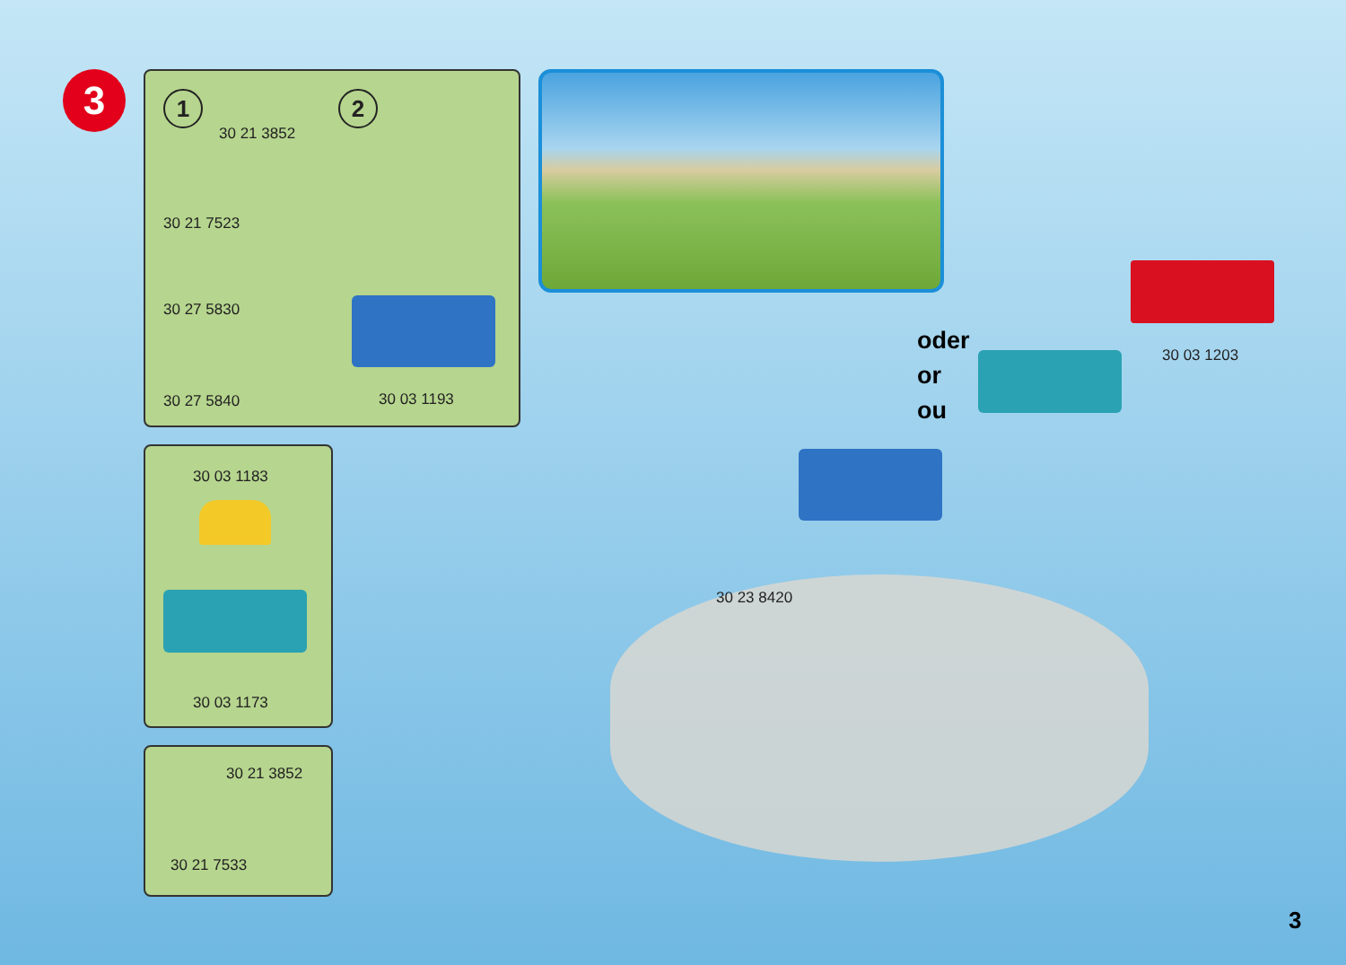3
1
30 21 3852
30 21 7523
30 27 5830
30 27 5840
2
30 03 1193
30 03 1183
30 03 1173
30 21 3852
30 21 7533
oder
or
ou
30 03 1203
30 23 8420
3